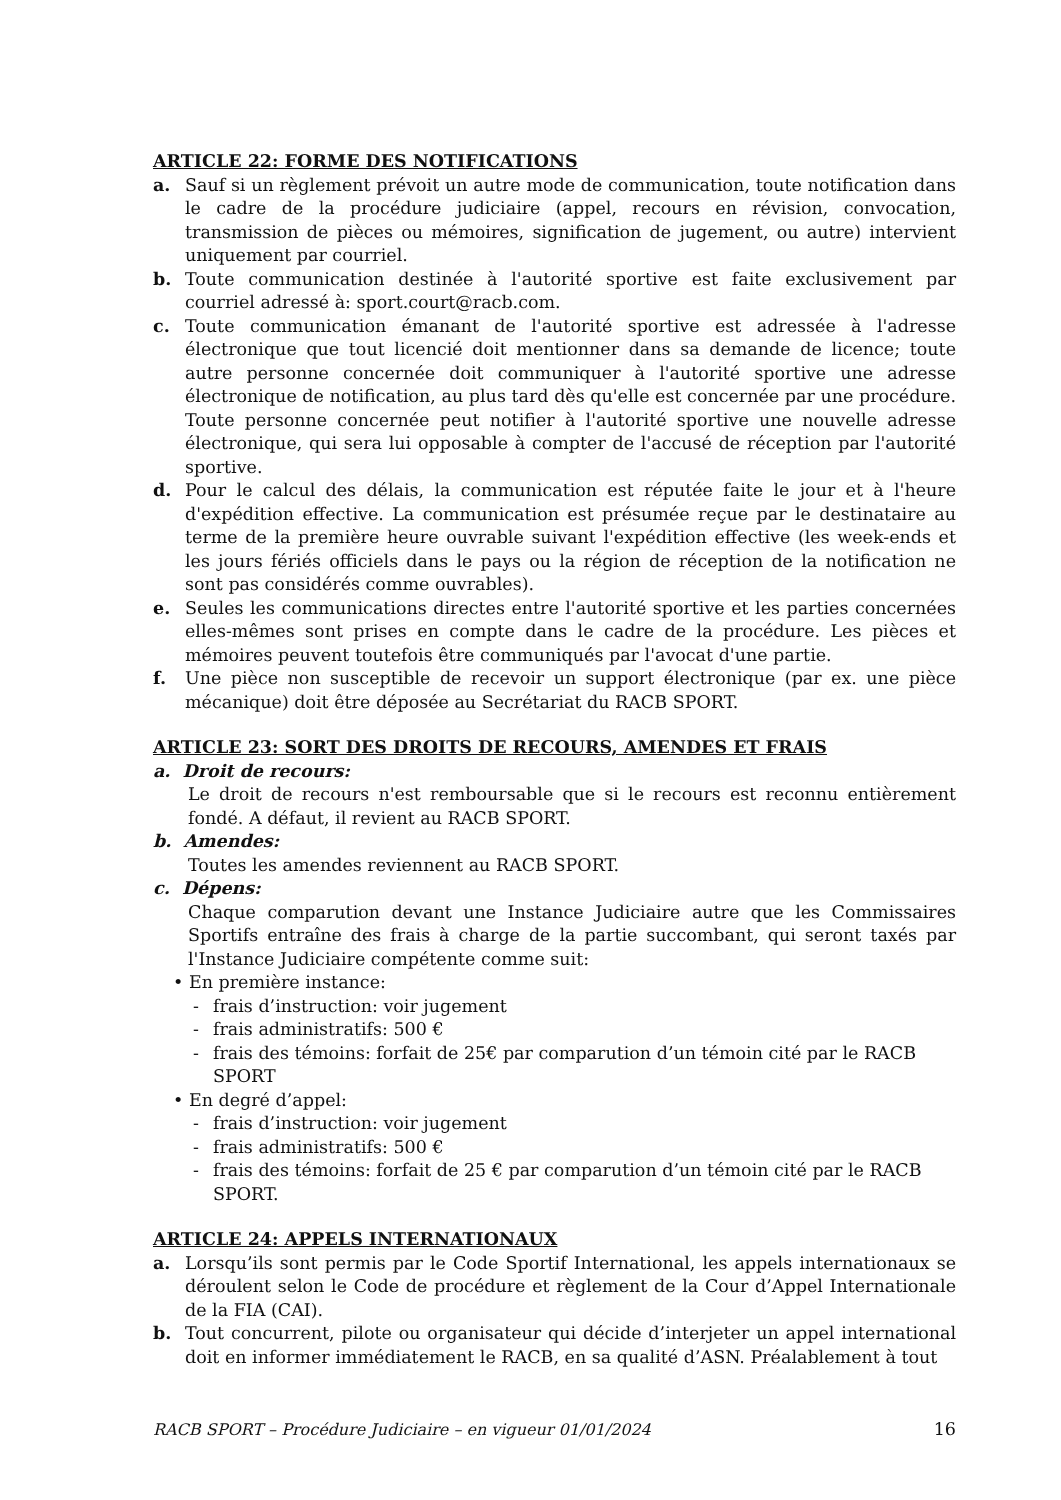ARTICLE 22: FORME DES NOTIFICATIONS
a. Sauf si un règlement prévoit un autre mode de communication, toute notification dans le cadre de la procédure judiciaire (appel, recours en révision, convocation, transmission de pièces ou mémoires, signification de jugement, ou autre) intervient uniquement par courriel.
b. Toute communication destinée à l'autorité sportive est faite exclusivement par courriel adressé à: sport.court@racb.com.
c. Toute communication émanant de l'autorité sportive est adressée à l'adresse électronique que tout licencié doit mentionner dans sa demande de licence; toute autre personne concernée doit communiquer à l'autorité sportive une adresse électronique de notification, au plus tard dès qu'elle est concernée par une procédure. Toute personne concernée peut notifier à l'autorité sportive une nouvelle adresse électronique, qui sera lui opposable à compter de l'accusé de réception par l'autorité sportive.
d. Pour le calcul des délais, la communication est réputée faite le jour et à l'heure d'expédition effective. La communication est présumée reçue par le destinataire au terme de la première heure ouvrable suivant l'expédition effective (les week-ends et les jours fériés officiels dans le pays ou la région de réception de la notification ne sont pas considérés comme ouvrables).
e. Seules les communications directes entre l'autorité sportive et les parties concernées elles-mêmes sont prises en compte dans le cadre de la procédure. Les pièces et mémoires peuvent toutefois être communiqués par l'avocat d'une partie.
f. Une pièce non susceptible de recevoir un support électronique (par ex. une pièce mécanique) doit être déposée au Secrétariat du RACB SPORT.
ARTICLE 23: SORT DES DROITS DE RECOURS, AMENDES ET FRAIS
a. Droit de recours:
Le droit de recours n'est remboursable que si le recours est reconnu entièrement fondé. A défaut, il revient au RACB SPORT.
b. Amendes:
Toutes les amendes reviennent au RACB SPORT.
c. Dépens:
Chaque comparution devant une Instance Judiciaire autre que les Commissaires Sportifs entraîne des frais à charge de la partie succombant, qui seront taxés par l'Instance Judiciaire compétente comme suit:
• En première instance:
- frais d’instruction: voir jugement
- frais administratifs: 500 €
- frais des témoins: forfait de 25€ par comparution d’un témoin cité par le RACB SPORT
• En degré d’appel:
- frais d’instruction: voir jugement
- frais administratifs: 500 €
- frais des témoins: forfait de 25 € par comparution d’un témoin cité par le RACB SPORT.
ARTICLE 24: APPELS INTERNATIONAUX
a. Lorsqu’ils sont permis par le Code Sportif International, les appels internationaux se déroulent selon le Code de procédure et règlement de la Cour d’Appel Internationale de la FIA (CAI).
b. Tout concurrent, pilote ou organisateur qui décide d’interjeter un appel international doit en informer immédiatement le RACB, en sa qualité d’ASN. Préalablement à tout
RACB SPORT – Procédure Judiciaire – en vigueur 01/01/2024 16